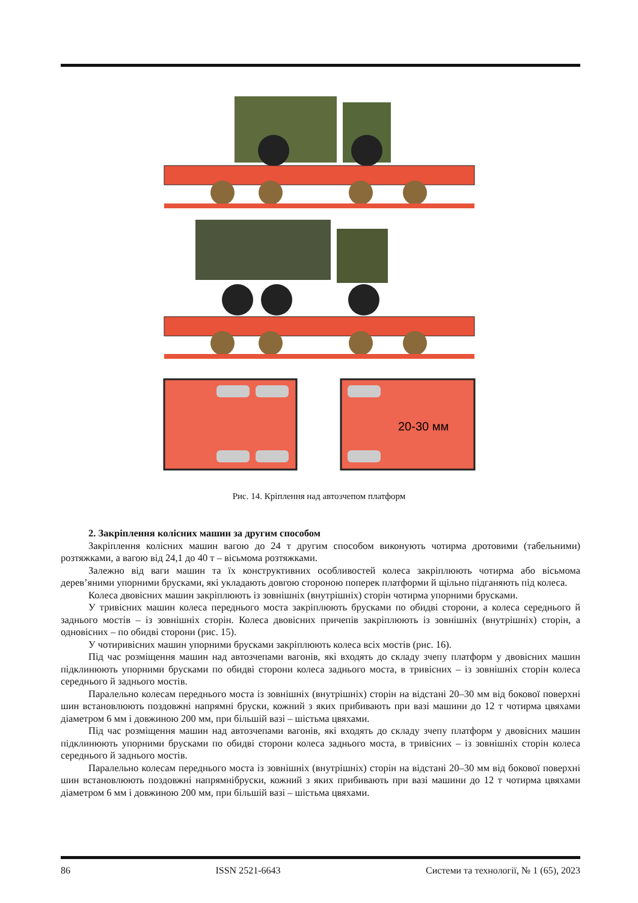20-30 мм
Рис. 14. Кріплення над автозчепом платформ
2. Закріплення колісних машин за другим способом
Закріплення колісних машин вагою до 24 т другим способом виконують чотирма дротовими (табельними) розтяжками, а вагою від 24,1 до 40 т – вісьмома розтяжками.
Залежно від ваги машин та їх конструктивних особливостей колеса закріплюють чотирма або вісьмома дерев’яними упорними брусками, які укладають довгою стороною поперек платформи й щільно підганяють під колеса.
Колеса двовісних машин закріплюють із зовнішніх (внутрішніх) сторін чотирма упорними брусками.
У тривісних машин колеса переднього моста закріплюють брусками по обидві сторони, а колеса середнього й заднього мостів – із зовнішніх сторін. Колеса двовісних причепів закріплюють із зовнішніх (внутрішніх) сторін, а одновісних – по обидві сторони (рис. 15).
У чотиривісних машин упорними брусками закріплюють колеса всіх мостів (рис. 16).
Під час розміщення машин над автозчепами вагонів, які входять до складу зчепу платформ у двовісних машин підклинюють упорними брусками по обидві сторони колеса заднього моста, в тривісних – із зовнішніх сторін колеса середнього й заднього мостів.
Паралельно колесам переднього моста із зовнішніх (внутрішніх) сторін на відстані 20–30 мм від бокової поверхні шин встановлюють поздовжні напрямні бруски, кожний з яких прибивають при вазі машини до 12 т чотирма цвяхами діаметром 6 мм і довжиною 200 мм, при більшій вазі – шістьма цвяхами.
Під час розміщення машин над автозчепами вагонів, які входять до складу зчепу платформ у двовісних машин підклинюють упорними брусками по обидві сторони колеса заднього моста, в тривісних – із зовнішніх сторін колеса середнього й заднього мостів.
Паралельно колесам переднього моста із зовнішніх (внутрішніх) сторін на відстані 20–30 мм від бокової поверхні шин встановлюють поздовжні напрямнібруски, кожний з яких прибивають при вазі машини до 12 т чотирма цвяхами діаметром 6 мм і довжиною 200 мм, при більшій вазі – шістьма цвяхами.
86 ISSN 2521-6643 Системи та технології, № 1 (65), 2023